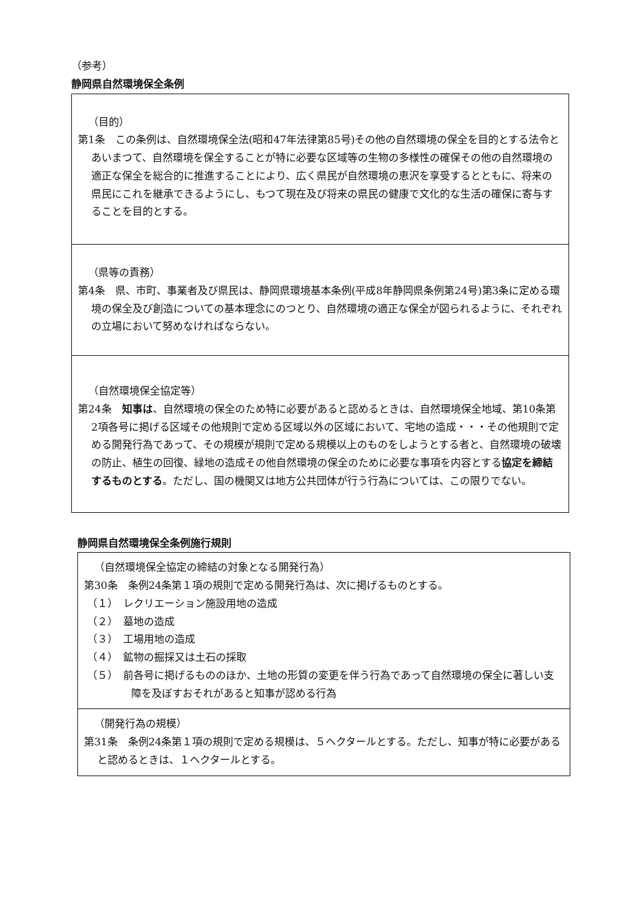（参考）
静岡県自然環境保全条例
（目的）
第1条　この条例は、自然環境保全法(昭和47年法律第85号)その他の自然環境の保全を目的とする法令とあいまつて、自然環境を保全することが特に必要な区域等の生物の多様性の確保その他の自然環境の適正な保全を総合的に推進することにより、広く県民が自然環境の恵沢を享受するとともに、将来の県民にこれを継承できるようにし、もつて現在及び将来の県民の健康で文化的な生活の確保に寄与することを目的とする。
（県等の責務）
第4条　県、市町、事業者及び県民は、静岡県環境基本条例(平成8年静岡県条例第24号)第3条に定める環境の保全及び創造についての基本理念にのつとり、自然環境の適正な保全が図られるように、それぞれの立場において努めなければならない。
（自然環境保全協定等）
第24条　知事は、自然環境の保全のため特に必要があると認めるときは、自然環境保全地域、第10条第2項各号に掲げる区域その他規則で定める区域以外の区域において、宅地の造成・・・その他規則で定める開発行為であって、その規模が規則で定める規模以上のものをしようとする者と、自然環境の破壊の防止、植生の回復、緑地の造成その他自然環境の保全のために必要な事項を内容とする協定を締結するものとする。ただし、国の機関又は地方公共団体が行う行為については、この限りでない。
静岡県自然環境保全条例施行規則
（自然環境保全協定の締結の対象となる開発行為）
第30条　条例24条第１項の規則で定める開発行為は、次に掲げるものとする。
（１）　レクリエーション施設用地の造成
（２）　墓地の造成
（３）　工場用地の造成
（４）　鉱物の掘採又は土石の採取
（５）　前各号に掲げるもののほか、土地の形質の変更を伴う行為であって自然環境の保全に著しい支障を及ぼすおそれがあると知事が認める行為
（開発行為の規模）
第31条　条例24条第１項の規則で定める規模は、５ヘクタールとする。ただし、知事が特に必要があると認めるときは、１ヘクタールとする。